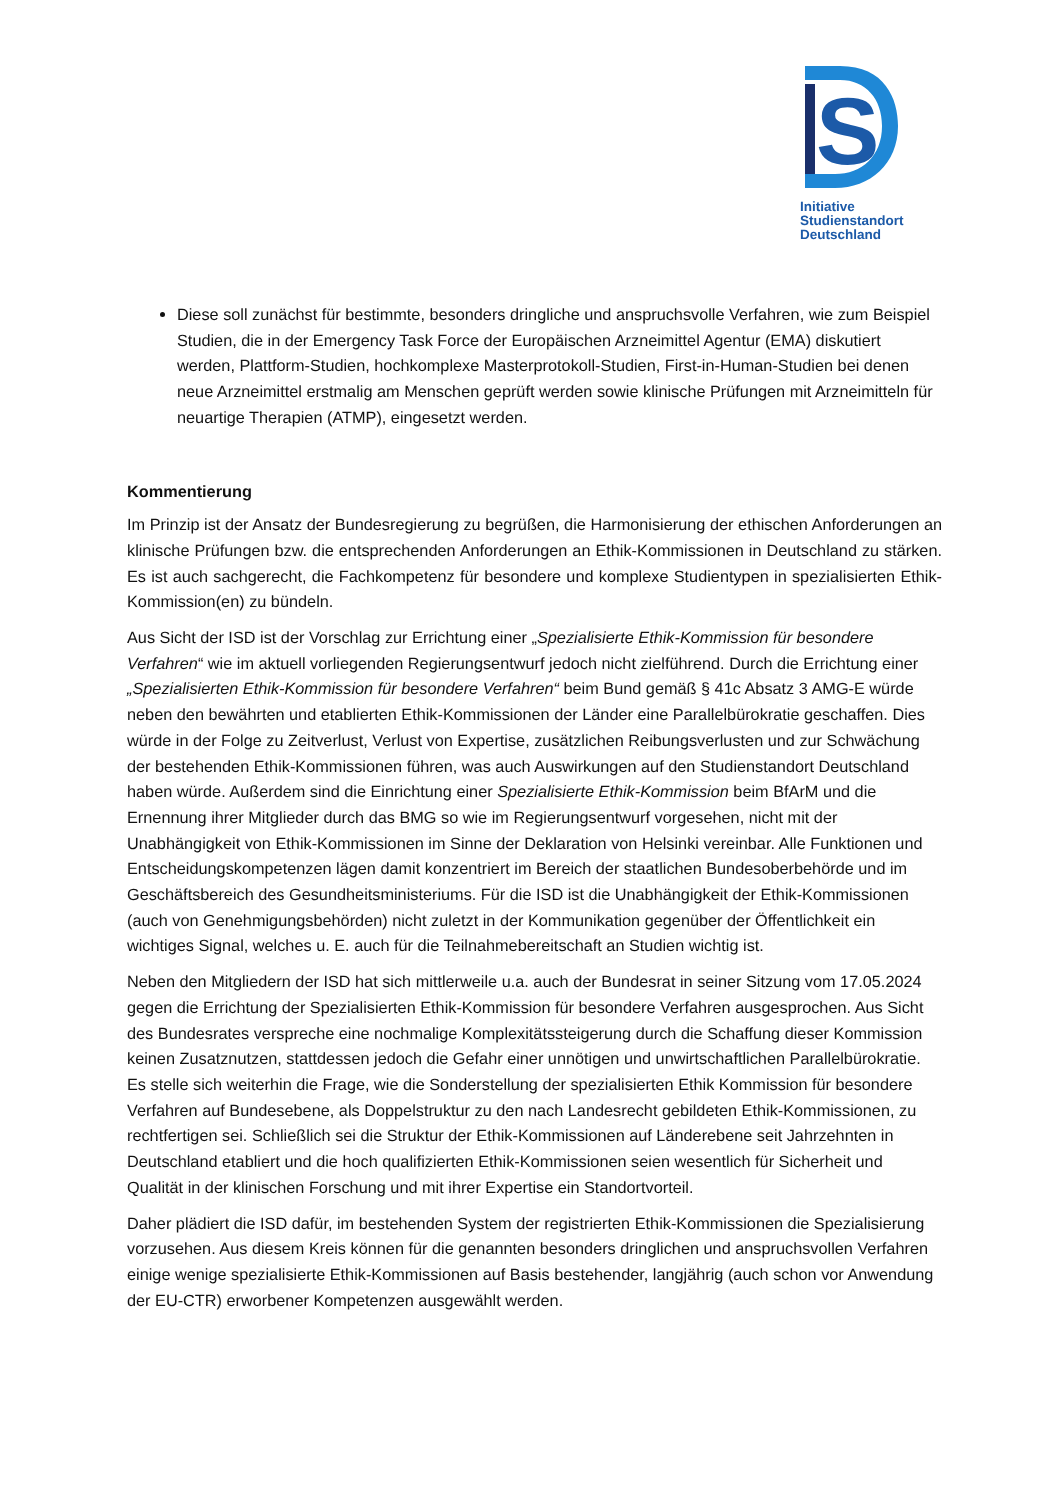S
Initiative
Studienstandort
Deutschland
Diese soll zunächst für bestimmte, besonders dringliche und anspruchsvolle Verfahren, wie zum Beispiel Studien, die in der Emergency Task Force der Europäischen Arzneimittel Agentur (EMA) diskutiert werden, Plattform-Studien, hochkomplexe Masterprotokoll-Studien, First-in-Human-Studien bei denen neue Arzneimittel erstmalig am Menschen geprüft werden sowie klinische Prüfungen mit Arzneimitteln für neuartige Therapien (ATMP), eingesetzt werden.
Kommentierung
Im Prinzip ist der Ansatz der Bundesregierung zu begrüßen, die Harmonisierung der ethischen Anforderungen an klinische Prüfungen bzw. die entsprechenden Anforderungen an Ethik-Kommissionen in Deutschland zu stärken. Es ist auch sachgerecht, die Fachkompetenz für besondere und komplexe Studientypen in spezialisierten Ethik-Kommission(en) zu bündeln.
Aus Sicht der ISD ist der Vorschlag zur Errichtung einer „Spezialisierte Ethik-Kommission für besondere Verfahren“ wie im aktuell vorliegenden Regierungsentwurf jedoch nicht zielführend. Durch die Errichtung einer „Spezialisierten Ethik-Kommission für besondere Verfahren“ beim Bund gemäß § 41c Absatz 3 AMG-E würde neben den bewährten und etablierten Ethik-Kommissionen der Länder eine Parallelbürokratie geschaffen. Dies würde in der Folge zu Zeitverlust, Verlust von Expertise, zusätzlichen Reibungsverlusten und zur Schwächung der bestehenden Ethik-Kommissionen führen, was auch Auswirkungen auf den Studienstandort Deutschland haben würde. Außerdem sind die Einrichtung einer Spezialisierte Ethik-Kommission beim BfArM und die Ernennung ihrer Mitglieder durch das BMG so wie im Regierungsentwurf vorgesehen, nicht mit der Unabhängigkeit von Ethik-Kommissionen im Sinne der Deklaration von Helsinki vereinbar. Alle Funktionen und Entscheidungskompetenzen lägen damit konzentriert im Bereich der staatlichen Bundesoberbehörde und im Geschäftsbereich des Gesundheitsministeriums. Für die ISD ist die Unabhängigkeit der Ethik-Kommissionen (auch von Genehmigungsbehörden) nicht zuletzt in der Kommunikation gegenüber der Öffentlichkeit ein wichtiges Signal, welches u. E. auch für die Teilnahmebereitschaft an Studien wichtig ist.
Neben den Mitgliedern der ISD hat sich mittlerweile u.a. auch der Bundesrat in seiner Sitzung vom 17.05.2024 gegen die Errichtung der Spezialisierten Ethik-Kommission für besondere Verfahren ausgesprochen. Aus Sicht des Bundesrates verspreche eine nochmalige Komplexitätssteigerung durch die Schaffung dieser Kommission keinen Zusatznutzen, stattdessen jedoch die Gefahr einer unnötigen und unwirtschaftlichen Parallelbürokratie. Es stelle sich weiterhin die Frage, wie die Sonderstellung der spezialisierten Ethik Kommission für besondere Verfahren auf Bundesebene, als Doppelstruktur zu den nach Landesrecht gebildeten Ethik-Kommissionen, zu rechtfertigen sei. Schließlich sei die Struktur der Ethik-Kommissionen auf Länderebene seit Jahrzehnten in Deutschland etabliert und die hoch qualifizierten Ethik-Kommissionen seien wesentlich für Sicherheit und Qualität in der klinischen Forschung und mit ihrer Expertise ein Standortvorteil.
Daher plädiert die ISD dafür, im bestehenden System der registrierten Ethik-Kommissionen die Spezialisierung vorzusehen. Aus diesem Kreis können für die genannten besonders dringlichen und anspruchsvollen Verfahren einige wenige spezialisierte Ethik-Kommissionen auf Basis bestehender, langjährig (auch schon vor Anwendung der EU-CTR) erworbener Kompetenzen ausgewählt werden.